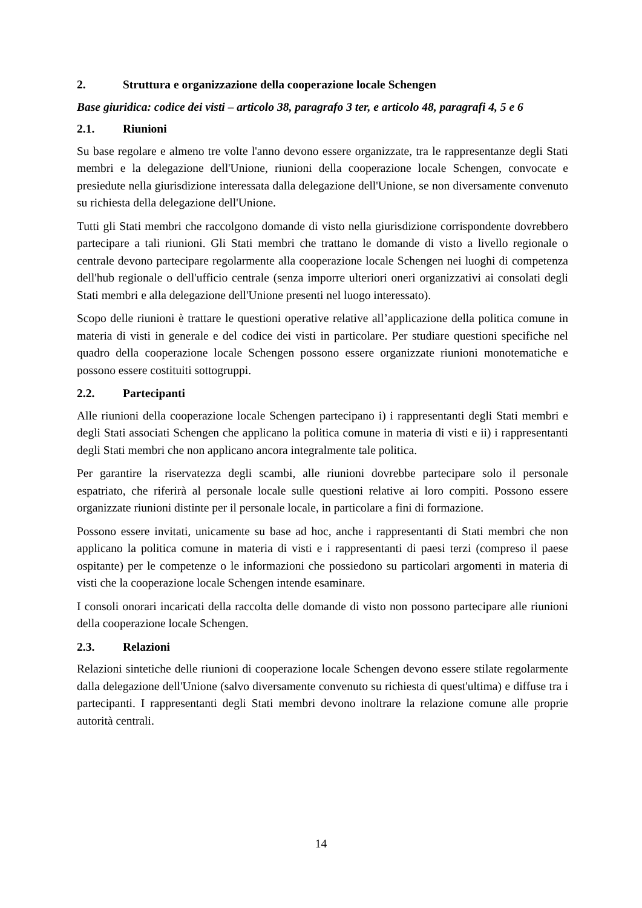2. Struttura e organizzazione della cooperazione locale Schengen
Base giuridica: codice dei visti – articolo 38, paragrafo 3 ter, e articolo 48, paragrafi 4, 5 e 6
2.1. Riunioni
Su base regolare e almeno tre volte l'anno devono essere organizzate, tra le rappresentanze degli Stati membri e la delegazione dell'Unione, riunioni della cooperazione locale Schengen, convocate e presiedute nella giurisdizione interessata dalla delegazione dell'Unione, se non diversamente convenuto su richiesta della delegazione dell'Unione.
Tutti gli Stati membri che raccolgono domande di visto nella giurisdizione corrispondente dovrebbero partecipare a tali riunioni. Gli Stati membri che trattano le domande di visto a livello regionale o centrale devono partecipare regolarmente alla cooperazione locale Schengen nei luoghi di competenza dell'hub regionale o dell'ufficio centrale (senza imporre ulteriori oneri organizzativi ai consolati degli Stati membri e alla delegazione dell'Unione presenti nel luogo interessato).
Scopo delle riunioni è trattare le questioni operative relative all’applicazione della politica comune in materia di visti in generale e del codice dei visti in particolare. Per studiare questioni specifiche nel quadro della cooperazione locale Schengen possono essere organizzate riunioni monotematiche e possono essere costituiti sottogruppi.
2.2. Partecipanti
Alle riunioni della cooperazione locale Schengen partecipano i) i rappresentanti degli Stati membri e degli Stati associati Schengen che applicano la politica comune in materia di visti e ii) i rappresentanti degli Stati membri che non applicano ancora integralmente tale politica.
Per garantire la riservatezza degli scambi, alle riunioni dovrebbe partecipare solo il personale espatriato, che riferirà al personale locale sulle questioni relative ai loro compiti. Possono essere organizzate riunioni distinte per il personale locale, in particolare a fini di formazione.
Possono essere invitati, unicamente su base ad hoc, anche i rappresentanti di Stati membri che non applicano la politica comune in materia di visti e i rappresentanti di paesi terzi (compreso il paese ospitante) per le competenze o le informazioni che possiedono su particolari argomenti in materia di visti che la cooperazione locale Schengen intende esaminare.
I consoli onorari incaricati della raccolta delle domande di visto non possono partecipare alle riunioni della cooperazione locale Schengen.
2.3. Relazioni
Relazioni sintetiche delle riunioni di cooperazione locale Schengen devono essere stilate regolarmente dalla delegazione dell'Unione (salvo diversamente convenuto su richiesta di quest'ultima) e diffuse tra i partecipanti. I rappresentanti degli Stati membri devono inoltrare la relazione comune alle proprie autorità centrali.
14